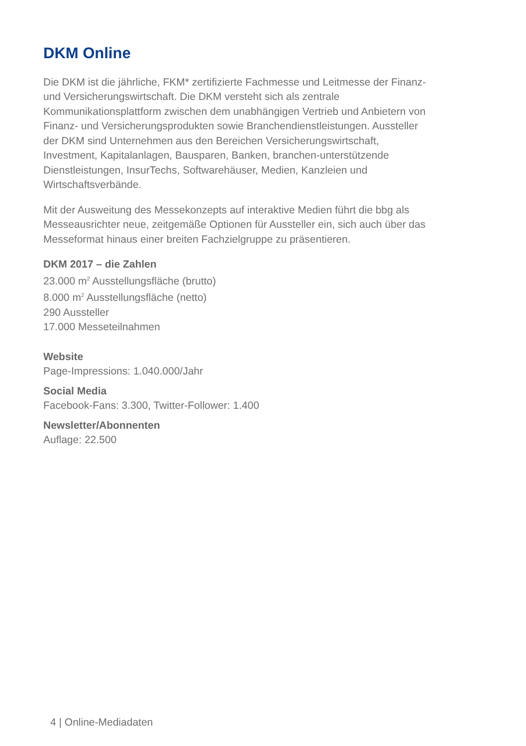DKM Online
Die DKM ist die jährliche, FKM* zertifizierte Fachmesse und Leitmesse der Finanz- und Versicherungswirtschaft. Die DKM versteht sich als zentrale Kommunikationsplattform zwischen dem unabhängigen Vertrieb und Anbietern von Finanz- und Versicherungsprodukten sowie Branchen­dienstleistungen. Aussteller der DKM sind Unternehmen aus den Bereichen Versicherungswirtschaft, Investment, Kapitalanlagen, Bausparen, Banken, branchen-unterstützende Dienstleistungen, InsurTechs, Softwarehäuser, Medien, Kanzleien und Wirtschaftsverbände.
Mit der Ausweitung des Messekonzepts auf interaktive Medien führt die bbg als Messeausrichter neue, zeitgemäße Optionen für Aussteller ein, sich auch über das Messeformat hinaus einer breiten Fachzielgruppe zu präsen­tieren.
DKM 2017 – die Zahlen
23.000 m<sup>2</sup> Ausstellungsfläche (brutto)
8.000 m<sup>2</sup> Ausstellungsfläche (netto)
290 Aussteller
17.000 Messeteilnahmen
Website
Page-Impressions: 1.040.000/Jahr
Social Media
Facebook-Fans: 3.300, Twitter-Follower: 1.400
Newsletter/Abonnenten
Auflage: 22.500
4 | Online-Mediadaten